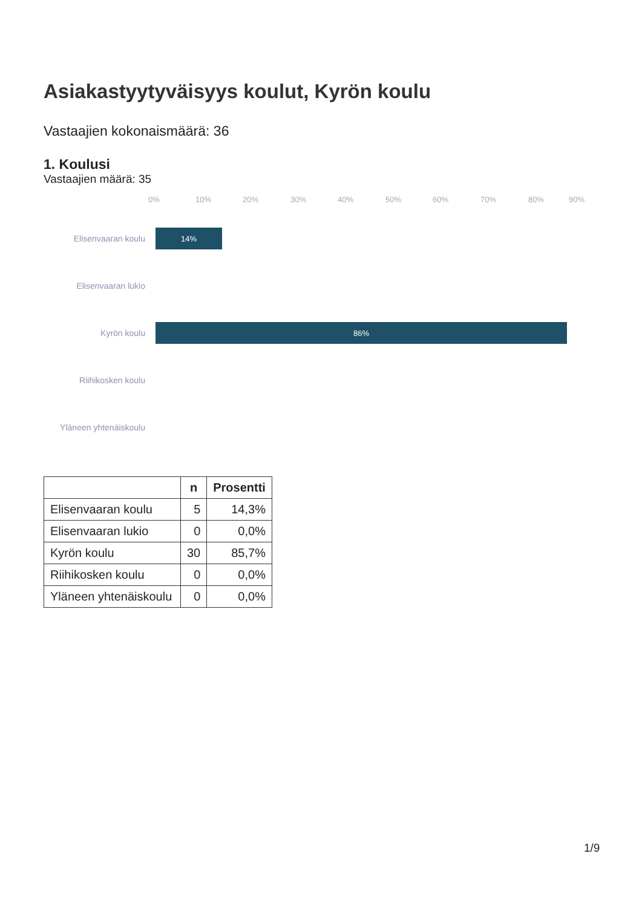Asiakastyytyväisyys koulut, Kyrön koulu
Vastaajien kokonaismäärä: 36
1. Koulusi
Vastaajien määrä: 35
0% 10% 20% 30% 40% 50% 60% 70% 80% 90%
Elisenvaaran koulu
14%
Elisenvaaran lukio
Kyrön koulu
86%
Riihikosken koulu
Yläneen yhtenäiskoulu
| | n | Prosentti |
| --- | --- | --- |
| Elisenvaaran koulu | 5 | 14,3% |
| Elisenvaaran lukio | 0 | 0,0% |
| Kyrön koulu | 30 | 85,7% |
| Riihikosken koulu | 0 | 0,0% |
| Yläneen yhtenäiskoulu | 0 | 0,0% |
1/9